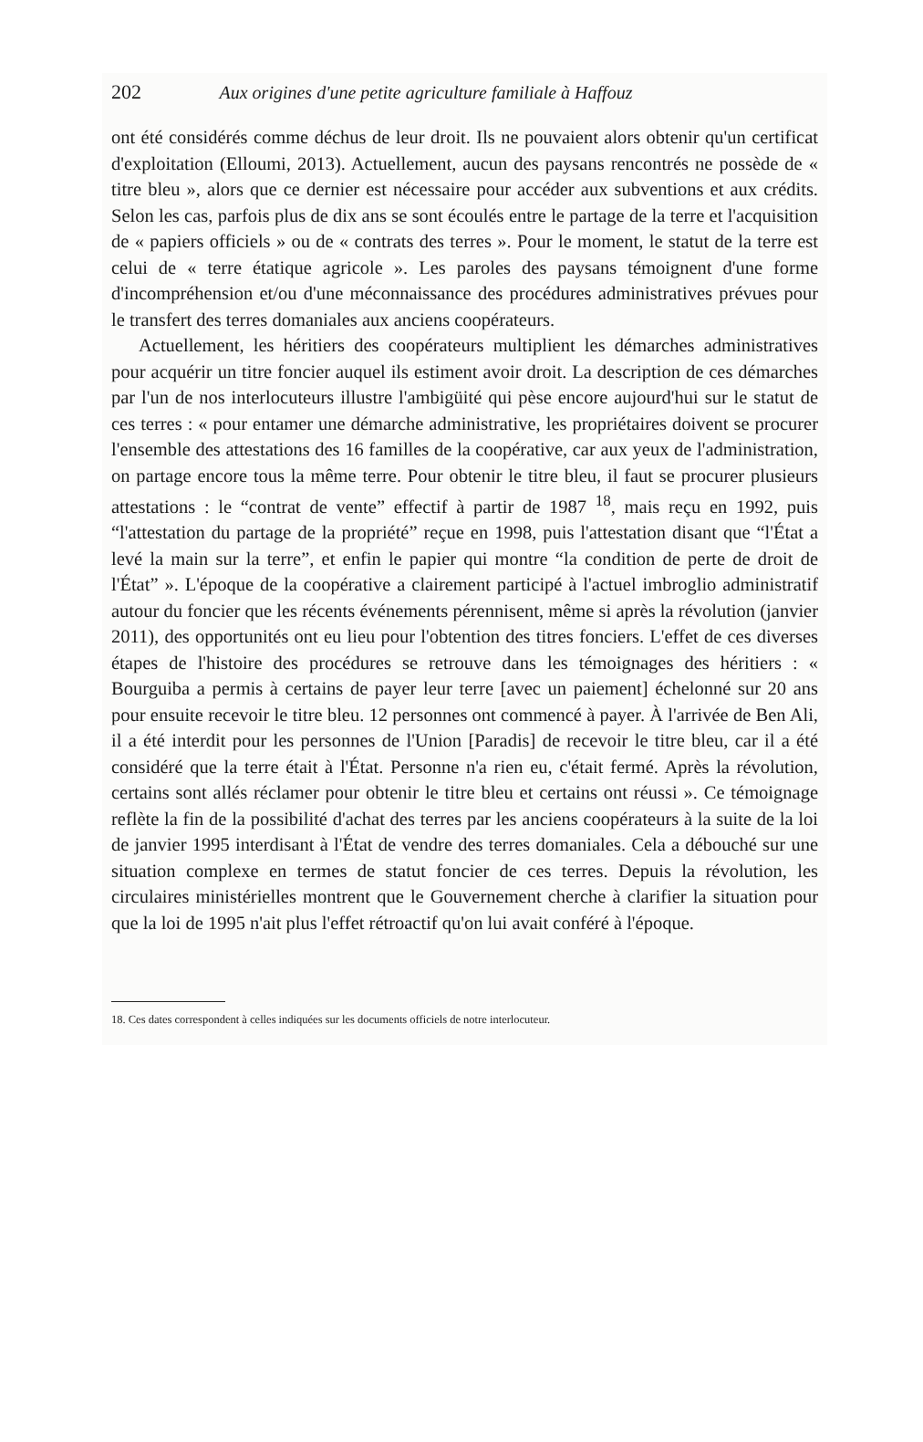202 Aux origines d'une petite agriculture familiale à Haffouz
ont été considérés comme déchus de leur droit. Ils ne pouvaient alors obtenir qu'un certificat d'exploitation (Elloumi, 2013). Actuellement, aucun des paysans rencontrés ne possède de « titre bleu », alors que ce dernier est nécessaire pour accéder aux subventions et aux crédits. Selon les cas, parfois plus de dix ans se sont écoulés entre le partage de la terre et l'acquisition de « papiers officiels » ou de « contrats des terres ». Pour le moment, le statut de la terre est celui de « terre étatique agricole ». Les paroles des paysans témoignent d'une forme d'incompréhension et/ou d'une méconnaissance des procédures administratives prévues pour le transfert des terres domaniales aux anciens coopérateurs.
Actuellement, les héritiers des coopérateurs multiplient les démarches administratives pour acquérir un titre foncier auquel ils estiment avoir droit. La description de ces démarches par l'un de nos interlocuteurs illustre l'ambigüité qui pèse encore aujourd'hui sur le statut de ces terres : « pour entamer une démarche administrative, les propriétaires doivent se procurer l'ensemble des attestations des 16 familles de la coopérative, car aux yeux de l'administration, on partage encore tous la même terre. Pour obtenir le titre bleu, il faut se procurer plusieurs attestations : le “contrat de vente” effectif à partir de 1987 <sup>18</sup>, mais reçu en 1992, puis “l'attestation du partage de la propriété” reçue en 1998, puis l'attestation disant que “l'État a levé la main sur la terre”, et enfin le papier qui montre “la condition de perte de droit de l'État” ». L'époque de la coopérative a clairement participé à l'actuel imbroglio administratif autour du foncier que les récents événements pérennisent, même si après la révolution (janvier 2011), des opportunités ont eu lieu pour l'obtention des titres fonciers. L'effet de ces diverses étapes de l'histoire des procédures se retrouve dans les témoignages des héritiers : « Bourguiba a permis à certains de payer leur terre [avec un paiement] échelonné sur 20 ans pour ensuite recevoir le titre bleu. 12 personnes ont commencé à payer. À l'arrivée de Ben Ali, il a été interdit pour les personnes de l'Union [Paradis] de recevoir le titre bleu, car il a été considéré que la terre était à l'État. Personne n'a rien eu, c'était fermé. Après la révolution, certains sont allés réclamer pour obtenir le titre bleu et certains ont réussi ». Ce témoignage reflète la fin de la possibilité d'achat des terres par les anciens coopérateurs à la suite de la loi de janvier 1995 interdisant à l'État de vendre des terres domaniales. Cela a débouché sur une situation complexe en termes de statut foncier de ces terres. Depuis la révolution, les circulaires ministérielles montrent que le Gouvernement cherche à clarifier la situation pour que la loi de 1995 n'ait plus l'effet rétroactif qu'on lui avait conféré à l'époque.
18. Ces dates correspondent à celles indiquées sur les documents officiels de notre interlocuteur.